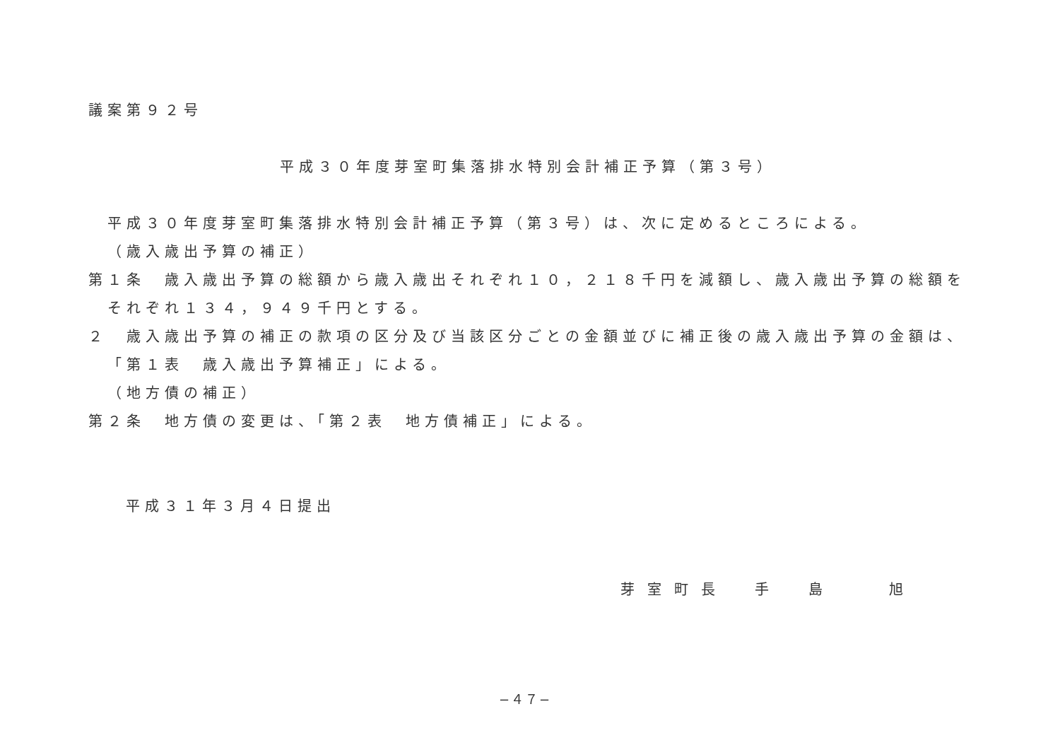議案第９２号
平成３０年度芽室町集落排水特別会計補正予算（第３号）
平成３０年度芽室町集落排水特別会計補正予算（第３号）は、次に定めるところによる。
（歳入歳出予算の補正）
第１条　歳入歳出予算の総額から歳入歳出それぞれ１０，２１８千円を減額し、歳入歳出予算の総額を
それぞれ１３４，９４９千円とする。
２　歳入歳出予算の補正の款項の区分及び当該区分ごとの金額並びに補正後の歳入歳出予算の金額は、
「第１表　歳入歳出予算補正」による。
（地方債の補正）
第２条　地方債の変更は、「第２表　地方債補正」による。
平成３１年３月４日提出
芽室町長　手　島　　旭
−４７−